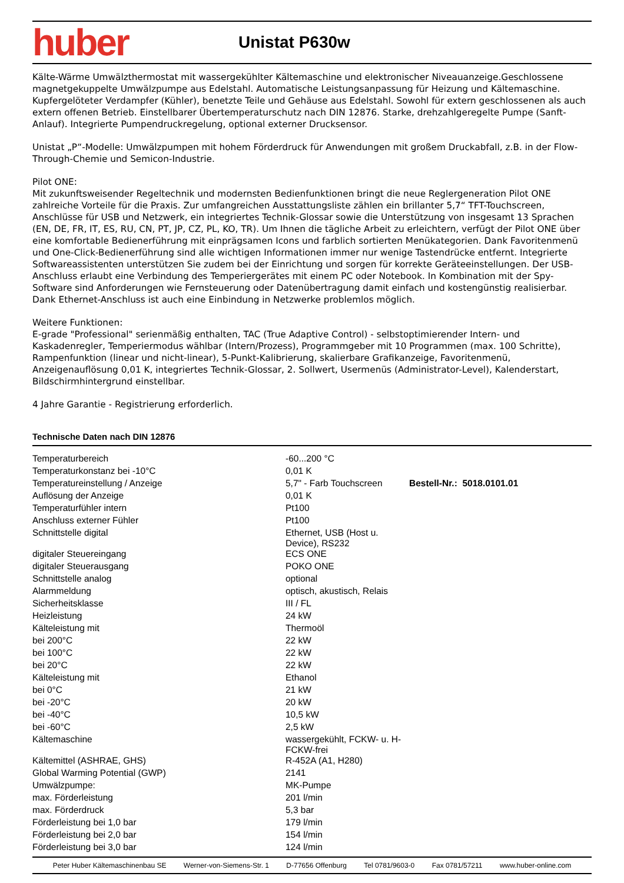huber
Unistat P630w
Kälte-Wärme Umwälzthermostat mit wassergekühlter Kältemaschine und elektronischer Niveauanzeige.Geschlossene magnetgekuppelte Umwälzpumpe aus Edelstahl. Automatische Leistungsanpassung für Heizung und Kältemaschine. Kupfergelöteter Verdampfer (Kühler), benetzte Teile und Gehäuse aus Edelstahl. Sowohl für extern geschlossenen als auch extern offenen Betrieb. Einstellbarer Übertemperaturschutz nach DIN 12876. Starke, drehzahlgeregelte Pumpe (Sanft-Anlauf). Integrierte Pumpendruckregelung, optional externer Drucksensor.
Unistat „P“-Modelle: Umwälzpumpen mit hohem Förderdruck für Anwendungen mit großem Druckabfall, z.B. in der Flow-Through-Chemie und Semicon-Industrie.
Pilot ONE:
Mit zukunftsweisender Regeltechnik und modernsten Bedienfunktionen bringt die neue Reglergeneration Pilot ONE zahlreiche Vorteile für die Praxis. Zur umfangreichen Ausstattungsliste zählen ein brillanter 5,7“ TFT-Touchscreen, Anschlüsse für USB und Netzwerk, ein integriertes Technik-Glossar sowie die Unterstützung von insgesamt 13 Sprachen (EN, DE, FR, IT, ES, RU, CN, PT, JP, CZ, PL, KO, TR). Um Ihnen die tägliche Arbeit zu erleichtern, verfügt der Pilot ONE über eine komfortable Bedienerführung mit einprägsamen Icons und farblich sortierten Menükategorien. Dank Favoritenmenü und One-Click-Bedienerführung sind alle wichtigen Informationen immer nur wenige Tastendrücke entfernt. Integrierte Softwareassistenten unterstützen Sie zudem bei der Einrichtung und sorgen für korrekte Geräteeinstellungen. Der USB-Anschluss erlaubt eine Verbindung des Temperiergerätes mit einem PC oder Notebook. In Kombination mit der Spy-Software sind Anforderungen wie Fernsteuerung oder Datenübertragung damit einfach und kostengünstig realisierbar. Dank Ethernet-Anschluss ist auch eine Einbindung in Netzwerke problemlos möglich.
Weitere Funktionen:
E-grade "Professional" serienmäßig enthalten, TAC (True Adaptive Control) - selbstoptimierender Intern- und Kaskadenregler, Temperiermodus wählbar (Intern/Prozess), Programmgeber mit 10 Programmen (max. 100 Schritte), Rampenfunktion (linear und nicht-linear), 5-Punkt-Kalibrierung, skalierbare Grafikanzeige, Favoritenmenü, Anzeigenauflösung 0,01 K, integriertes Technik-Glossar, 2. Sollwert, Usermenüs (Administrator-Level), Kalenderstart, Bildschirmhintergrund einstellbar.
4 Jahre Garantie - Registrierung erforderlich.
Technische Daten nach DIN 12876
| Temperaturbereich | -60...200 °C | |
| Temperaturkonstanz bei -10°C | 0,01 K | |
| Temperatureinstellung / Anzeige | 5,7" - Farb Touchscreen | Bestell-Nr.: 5018.0101.01 |
| Auflösung der Anzeige | 0,01 K | |
| Temperaturfühler intern | Pt100 | |
| Anschluss externer Fühler | Pt100 | |
| Schnittstelle digital | Ethernet, USB (Host u. Device), RS232 | |
| digitaler Steuereingang | ECS ONE | |
| digitaler Steuerausgang | POKO ONE | |
| Schnittstelle analog | optional | |
| Alarmmeldung | optisch, akustisch, Relais | |
| Sicherheitsklasse | III / FL | |
| Heizleistung | 24 kW | |
| Kälteleistung mit | Thermoöl | |
| bei 200°C | 22 kW | |
| bei 100°C | 22 kW | |
| bei 20°C | 22 kW | |
| Kälteleistung mit | Ethanol | |
| bei 0°C | 21 kW | |
| bei -20°C | 20 kW | |
| bei -40°C | 10,5 kW | |
| bei -60°C | 2,5 kW | |
| Kältemaschine | wassergekühlt, FCKW- u. H-FCKW-frei | |
| Kältemittel (ASHRAE, GHS) | R-452A (A1, H280) | |
| Global Warming Potential (GWP) | 2141 | |
| Umwälzpumpe: | MK-Pumpe | |
| max. Förderleistung | 201 l/min | |
| max. Förderdruck | 5,3 bar | |
| Förderleistung bei 1,0 bar | 179 l/min | |
| Förderleistung bei 2,0 bar | 154 l/min | |
| Förderleistung bei 3,0 bar | 124 l/min | |
Peter Huber Kältemaschinenbau SE Werner-von-Siemens-Str. 1 D-77656 Offenburg Tel 0781/9603-0 Fax 0781/57211 www.huber-online.com